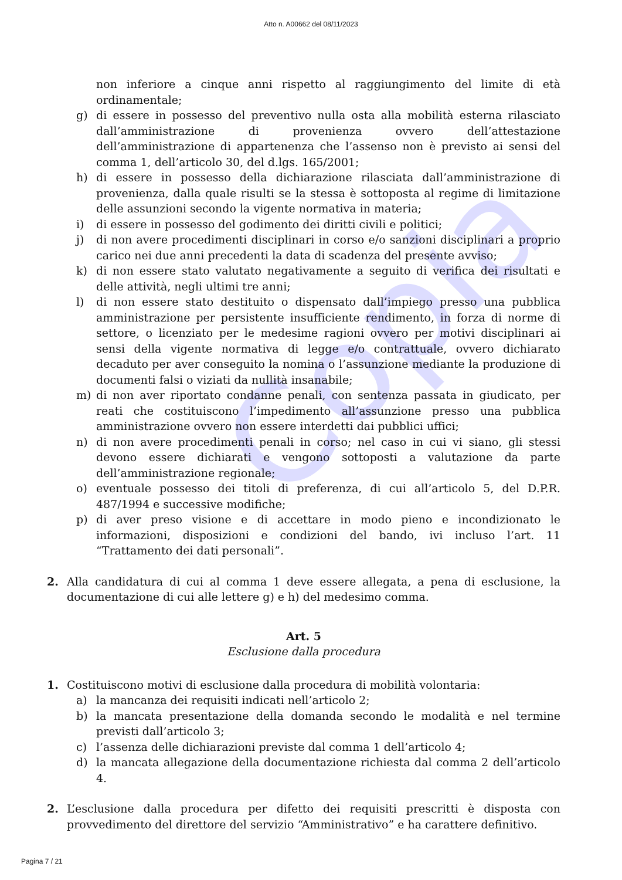Copia
Atto n. A00662 del 08/11/2023
non inferiore a cinque anni rispetto al raggiungimento del limite di età ordinamentale;
g) di essere in possesso del preventivo nulla osta alla mobilità esterna rilasciato dall’amministrazione di provenienza ovvero dell’attestazione dell’amministrazione di appartenenza che l’assenso non è previsto ai sensi del comma 1, dell’articolo 30, del d.lgs. 165/2001;
h) di essere in possesso della dichiarazione rilasciata dall’amministrazione di provenienza, dalla quale risulti se la stessa è sottoposta al regime di limitazione delle assunzioni secondo la vigente normativa in materia;
i) di essere in possesso del godimento dei diritti civili e politici;
j) di non avere procedimenti disciplinari in corso e/o sanzioni disciplinari a proprio carico nei due anni precedenti la data di scadenza del presente avviso;
k) di non essere stato valutato negativamente a seguito di verifica dei risultati e delle attività, negli ultimi tre anni;
l) di non essere stato destituito o dispensato dall’impiego presso una pubblica amministrazione per persistente insufficiente rendimento, in forza di norme di settore, o licenziato per le medesime ragioni ovvero per motivi disciplinari ai sensi della vigente normativa di legge e/o contrattuale, ovvero dichiarato decaduto per aver conseguito la nomina o l’assunzione mediante la produzione di documenti falsi o viziati da nullità insanabile;
m) di non aver riportato condanne penali, con sentenza passata in giudicato, per reati che costituiscono l’impedimento all’assunzione presso una pubblica amministrazione ovvero non essere interdetti dai pubblici uffici;
n) di non avere procedimenti penali in corso; nel caso in cui vi siano, gli stessi devono essere dichiarati e vengono sottoposti a valutazione da parte dell’amministrazione regionale;
o) eventuale possesso dei titoli di preferenza, di cui all’articolo 5, del D.P.R. 487/1994 e successive modifiche;
p) di aver preso visione e di accettare in modo pieno e incondizionato le informazioni, disposizioni e condizioni del bando, ivi incluso l’art. 11 “Trattamento dei dati personali”.
2. Alla candidatura di cui al comma 1 deve essere allegata, a pena di esclusione, la documentazione di cui alle lettere g) e h) del medesimo comma.
Art. 5
Esclusione dalla procedura
1. Costituiscono motivi di esclusione dalla procedura di mobilità volontaria:
a) la mancanza dei requisiti indicati nell’articolo 2;
b) la mancata presentazione della domanda secondo le modalità e nel termine previsti dall’articolo 3;
c) l’assenza delle dichiarazioni previste dal comma 1 dell’articolo 4;
d) la mancata allegazione della documentazione richiesta dal comma 2 dell’articolo 4.
2. L’esclusione dalla procedura per difetto dei requisiti prescritti è disposta con provvedimento del direttore del servizio “Amministrativo” e ha carattere definitivo.
Pagina 7 / 21